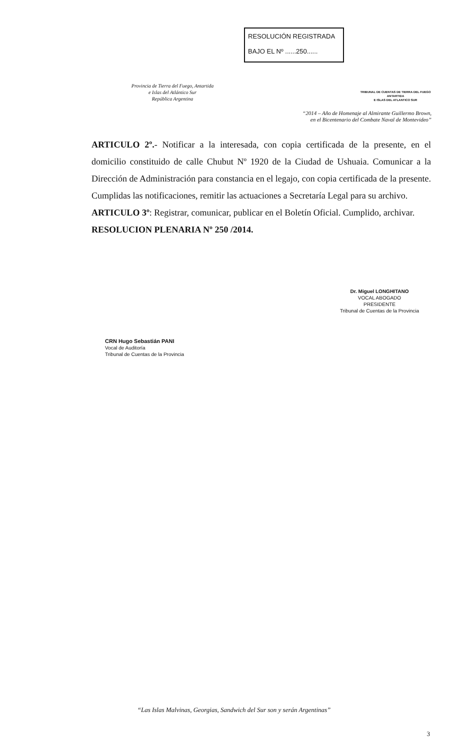Provincia de Tierra del Fuego, Antartida
e Islas del Atlántico Sur
República Argentina
RESOLUCIÓN REGISTRADA
BAJO EL Nº ......250......
TRIBUNAL DE CUENTAS DE TIERRA DEL FUEGO
ANTARTIDA
E ISLAS DEL ATLANTICO SUR
“2014 – Año de Homenaje al Almirante Guillermo Brown,
en el Bicentenario del Combate Naval de Montevideo”
ARTICULO 2º.- Notificar a la interesada, con copia certificada de la presente, en el domicilio constituido de calle Chubut Nº 1920 de la Ciudad de Ushuaia. Comunicar a la Dirección de Administración para constancia en el legajo, con copia certificada de la presente. Cumplidas las notificaciones, remitir las actuaciones a Secretaría Legal para su archivo.
ARTICULO 3º: Registrar, comunicar, publicar en el Boletín Oficial. Cumplido, archivar.
RESOLUCION PLENARIA Nº 250 /2014.
CRN Hugo Sebastián PANI
Vocal de Auditoría
Tribunal de Cuentas de la Provincia
Dr. Miguel LONGHITANO
VOCAL ABOGADO
PRESIDENTE
Tribunal de Cuentas de la Provincia
“Las Islas Malvinas, Georgias, Sandwich del Sur son y serán Argentinas”
3